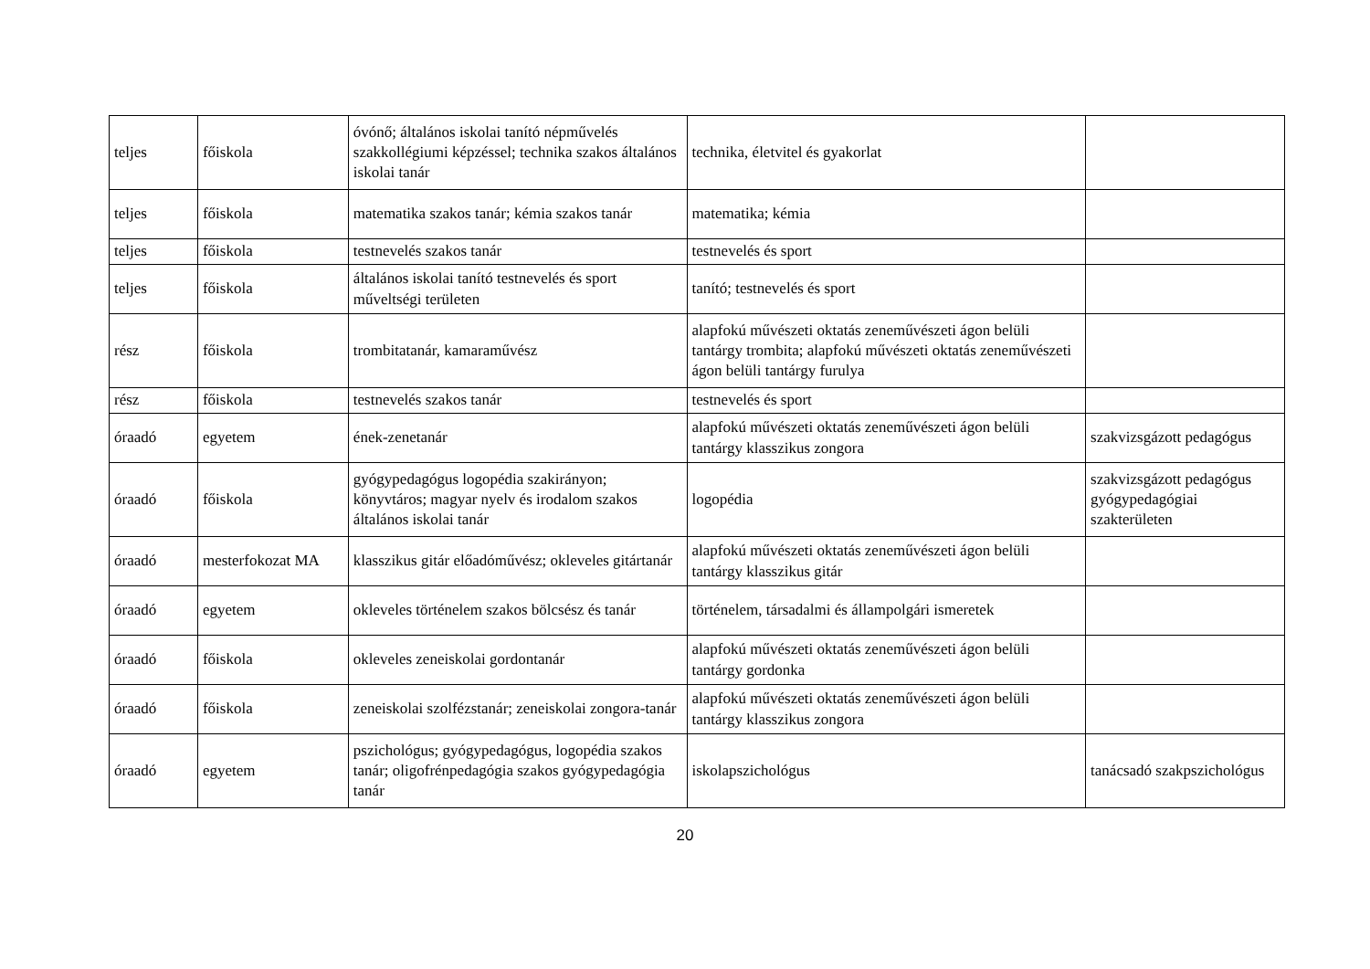| teljes | főiskola | óvónő; általános iskolai tanító népművelés szakkollégiumi képzéssel; technika szakos általános iskolai tanár | technika, életvitel és gyakorlat | |
| teljes | főiskola | matematika szakos tanár; kémia szakos tanár | matematika; kémia | |
| teljes | főiskola | testnevelés szakos tanár | testnevelés és sport | |
| teljes | főiskola | általános iskolai tanító testnevelés és sport műveltségi területen | tanító; testnevelés és sport | |
| rész | főiskola | trombitatanár, kamaraművész | alapfokú művészeti oktatás zeneművészeti ágon belüli tantárgy trombita; alapfokú művészeti oktatás zeneművészeti ágon belüli tantárgy furulya | |
| rész | főiskola | testnevelés szakos tanár | testnevelés és sport | |
| óraadó | egyetem | ének-zenetanár | alapfokú művészeti oktatás zeneművészeti ágon belüli tantárgy klasszikus zongora | szakvizsgázott pedagógus |
| óraadó | főiskola | gyógypedagógus logopédia szakirányon; könyvtáros; magyar nyelv és irodalom szakos általános iskolai tanár | logopédia | szakvizsgázott pedagógus gyógypedagógiai szakterületen |
| óraadó | mesterfokozat MA | klasszikus gitár előadóművész; okleveles gitártanár | alapfokú művészeti oktatás zeneművészeti ágon belüli tantárgy klasszikus gitár | |
| óraadó | egyetem | okleveles történelem szakos bölcsész és tanár | történelem, társadalmi és állampolgári ismeretek | |
| óraadó | főiskola | okleveles zeneiskolai gordontanár | alapfokú művészeti oktatás zeneművészeti ágon belüli tantárgy gordonka | |
| óraadó | főiskola | zeneiskolai szolfézstanár; zeneiskolai zongora-tanár | alapfokú művészeti oktatás zeneművészeti ágon belüli tantárgy klasszikus zongora | |
| óraadó | egyetem | pszichológus; gyógypedagógus, logopédia szakos tanár; oligofrénpedagógia szakos gyógypedagógia tanár | iskolapszichológus | tanácsadó szakpszichológus |
20